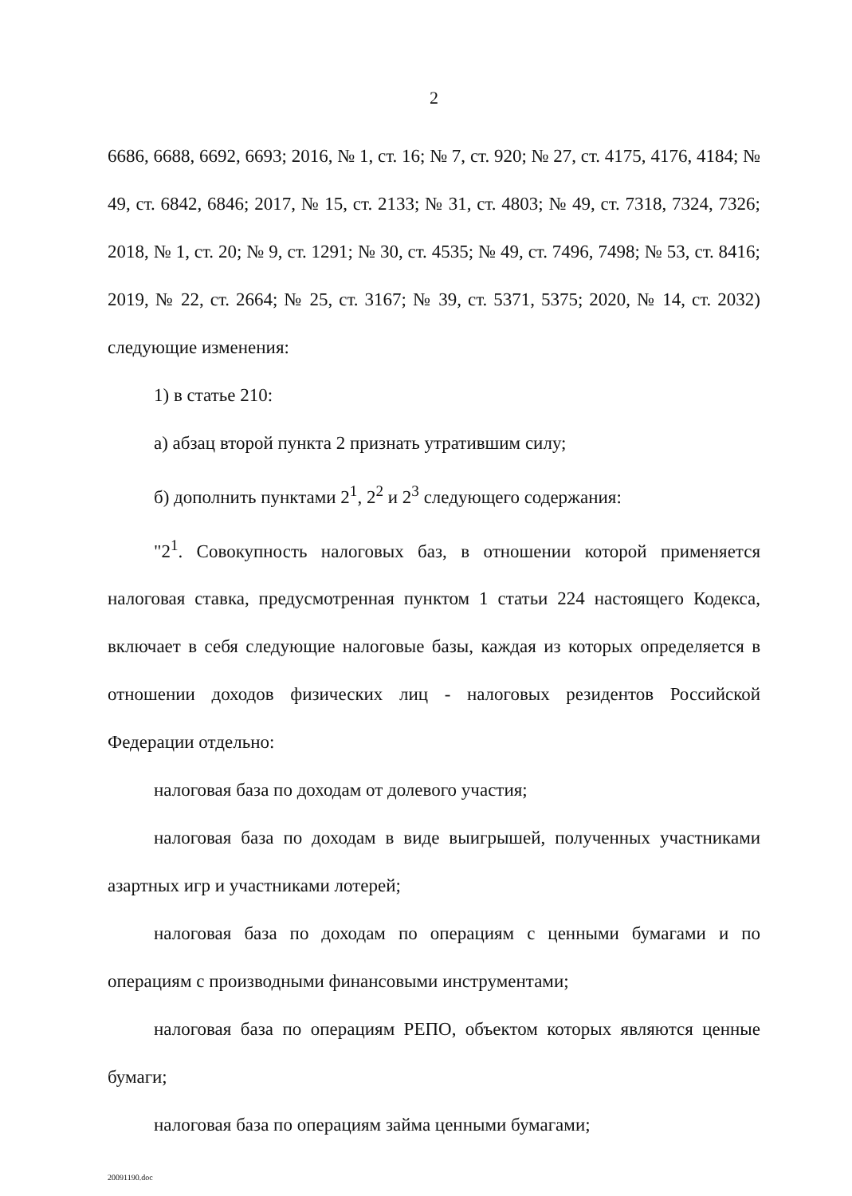2
6686, 6688, 6692, 6693; 2016, № 1, ст. 16; № 7, ст. 920; № 27, ст. 4175, 4176, 4184; № 49, ст. 6842, 6846; 2017, № 15, ст. 2133; № 31, ст. 4803; № 49, ст. 7318, 7324, 7326; 2018, № 1, ст. 20; № 9, ст. 1291; № 30, ст. 4535; № 49, ст. 7496, 7498; № 53, ст. 8416; 2019, № 22, ст. 2664; № 25, ст. 3167; № 39, ст. 5371, 5375; 2020, № 14, ст. 2032) следующие изменения:
1) в статье 210:
а) абзац второй пункта 2 признать утратившим силу;
б) дополнить пунктами 2<sup>1</sup>, 2<sup>2</sup> и 2<sup>3</sup> следующего содержания:
"2<sup>1</sup>. Совокупность налоговых баз, в отношении которой применяется налоговая ставка, предусмотренная пунктом 1 статьи 224 настоящего Кодекса, включает в себя следующие налоговые базы, каждая из которых определяется в отношении доходов физических лиц - налоговых резидентов Российской Федерации отдельно:
налоговая база по доходам от долевого участия;
налоговая база по доходам в виде выигрышей, полученных участниками азартных игр и участниками лотерей;
налоговая база по доходам по операциям с ценными бумагами и по операциям с производными финансовыми инструментами;
налоговая база по операциям РЕПО, объектом которых являются ценные бумаги;
налоговая база по операциям займа ценными бумагами;
20091190.doc